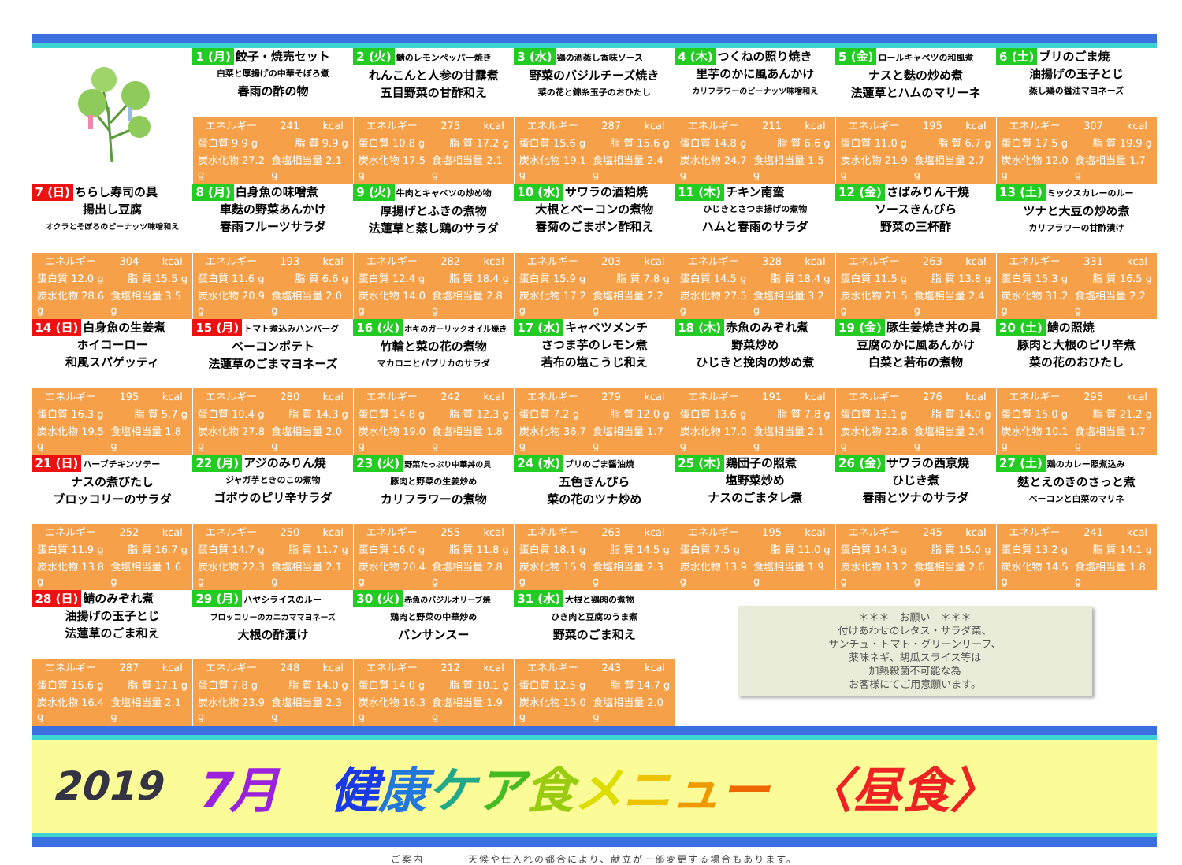| | 1 (月) 餃子・焼売セット 白菜と厚揚げの中華そぼろ煮 春雨の酢の物 | 2 (火) 鯖のレモンペッパー焼き れんこんと人参の甘露煮 五目野菜の甘酢和え | 3 (水) 鶏の酒蒸し香味ソース 野菜のバジルチーズ焼き 菜の花と錦糸玉子のおひたし | 4 (木) つくねの照り焼き 里芋のかに風あんかけ カリフラワーのピーナッツ味噌和え | 5 (金) ロールキャベツの和風煮 ナスと麩の炒め煮 法蓮草とハムのマリーネ | 6 (土) ブリのごま焼 油揚げの玉子とじ 蒸し鶏の醤油マヨネーズ |
| | エネルギー 241 kcal 蛋白質 9.9 g 脂 質 9.9 g 炭水化物 27.2 g 食塩相当量 2.1 g | エネルギー 275 kcal 蛋白質 10.8 g 脂 質 17.2 g 炭水化物 17.5 g 食塩相当量 2.1 g | エネルギー 287 kcal 蛋白質 15.6 g 脂 質 15.6 g 炭水化物 19.1 g 食塩相当量 2.4 g | エネルギー 211 kcal 蛋白質 14.8 g 脂 質 6.6 g 炭水化物 24.7 g 食塩相当量 1.5 g | エネルギー 195 kcal 蛋白質 11.0 g 脂 質 6.7 g 炭水化物 21.9 g 食塩相当量 2.7 g | エネルギー 307 kcal 蛋白質 17.5 g 脂 質 19.9 g 炭水化物 12.0 g 食塩相当量 1.7 g |
| 7 (日) ちらし寿司の具 揚出し豆腐 オクラとそぼろのピーナッツ味噌和え | 8 (月) 白身魚の味噌煮 車麩の野菜あんかけ 春雨フルーツサラダ | 9 (火) 牛肉とキャベツの炒め物 厚揚げとふきの煮物 法蓮草と蒸し鶏のサラダ | 10 (水) サワラの酒粕焼 大根とベーコンの煮物 春菊のごまポン酢和え | 11 (木) チキン南蛮 ひじきとさつま揚げの煮物 ハムと春雨のサラダ | 12 (金) さばみりん干焼 ソースきんぴら 野菜の三杯酢 | 13 (土) ミックスカレーのルー ツナと大豆の炒め煮 カリフラワーの甘酢漬け |
| エネルギー 304 kcal 蛋白質 12.0 g 脂 質 15.5 g 炭水化物 28.6 g 食塩相当量 3.5 g | エネルギー 193 kcal 蛋白質 11.6 g 脂 質 6.6 g 炭水化物 20.9 g 食塩相当量 2.0 g | エネルギー 282 kcal 蛋白質 12.4 g 脂 質 18.4 g 炭水化物 14.0 g 食塩相当量 2.8 g | エネルギー 203 kcal 蛋白質 15.9 g 脂 質 7.8 g 炭水化物 17.2 g 食塩相当量 2.2 g | エネルギー 328 kcal 蛋白質 14.5 g 脂 質 18.4 g 炭水化物 27.5 g 食塩相当量 3.2 g | エネルギー 263 kcal 蛋白質 11.5 g 脂 質 13.8 g 炭水化物 21.5 g 食塩相当量 2.4 g | エネルギー 331 kcal 蛋白質 15.3 g 脂 質 16.5 g 炭水化物 31.2 g 食塩相当量 2.2 g |
| 14 (日) 白身魚の生姜煮 ホイコーロー 和風スパゲッティ | 15 (月) トマト煮込みハンバーグ ベーコンポテト 法蓮草のごまマヨネーズ | 16 (火) ホキのガーリックオイル焼き 竹輪と菜の花の煮物 マカロニとパプリカのサラダ | 17 (水) キャベツメンチ さつま芋のレモン煮 若布の塩こうじ和え | 18 (木) 赤魚のみぞれ煮 野菜炒め ひじきと挽肉の炒め煮 | 19 (金) 豚生姜焼き丼の具 豆腐のかに風あんかけ 白菜と若布の煮物 | 20 (土) 鯖の照焼 豚肉と大根のピリ辛煮 菜の花のおひたし |
| エネルギー 195 kcal 蛋白質 16.3 g 脂 質 5.7 g 炭水化物 19.5 g 食塩相当量 1.8 g | エネルギー 280 kcal 蛋白質 10.4 g 脂 質 14.3 g 炭水化物 27.8 g 食塩相当量 2.0 g | エネルギー 242 kcal 蛋白質 14.8 g 脂 質 12.3 g 炭水化物 19.0 g 食塩相当量 1.8 g | エネルギー 279 kcal 蛋白質 7.2 g 脂 質 12.0 g 炭水化物 36.7 g 食塩相当量 1.7 g | エネルギー 191 kcal 蛋白質 13.6 g 脂 質 7.8 g 炭水化物 17.0 g 食塩相当量 2.1 g | エネルギー 276 kcal 蛋白質 13.1 g 脂 質 14.0 g 炭水化物 22.8 g 食塩相当量 2.4 g | エネルギー 295 kcal 蛋白質 15.0 g 脂 質 21.2 g 炭水化物 10.1 g 食塩相当量 1.7 g |
| 21 (日) ハーブチキンソテー ナスの煮びたし ブロッコリーのサラダ | 22 (月) アジのみりん焼 ジャガ芋ときのこの煮物 ゴボウのピリ辛サラダ | 23 (火) 野菜たっぷり中華丼の具 豚肉と野菜の生姜炒め カリフラワーの煮物 | 24 (水) ブリのごま醤油焼 五色きんぴら 菜の花のツナ炒め | 25 (木) 鶏団子の照煮 塩野菜炒め ナスのごまタレ煮 | 26 (金) サワラの西京焼 ひじき煮 春雨とツナのサラダ | 27 (土) 鶏のカレー照煮込み 麩とえのきのさっと煮 ベーコンと白菜のマリネ |
| エネルギー 252 kcal 蛋白質 11.9 g 脂 質 16.7 g 炭水化物 13.8 g 食塩相当量 1.6 g | エネルギー 250 kcal 蛋白質 14.7 g 脂 質 11.7 g 炭水化物 22.3 g 食塩相当量 2.1 g | エネルギー 255 kcal 蛋白質 16.0 g 脂 質 11.8 g 炭水化物 20.4 g 食塩相当量 2.8 g | エネルギー 263 kcal 蛋白質 18.1 g 脂 質 14.5 g 炭水化物 15.9 g 食塩相当量 2.3 g | エネルギー 195 kcal 蛋白質 7.5 g 脂 質 11.0 g 炭水化物 13.9 g 食塩相当量 1.9 g | エネルギー 245 kcal 蛋白質 14.3 g 脂 質 15.0 g 炭水化物 13.2 g 食塩相当量 2.6 g | エネルギー 241 kcal 蛋白質 13.2 g 脂 質 14.1 g 炭水化物 14.5 g 食塩相当量 1.8 g |
| 28 (日) 鯖のみぞれ煮 油揚げの玉子とじ 法蓮草のごま和え | 29 (月) ハヤシライスのルー ブロッコリーのカニカママヨネーズ 大根の酢漬け | 30 (火) 赤魚のバジルオリーブ焼 鶏肉と野菜の中華炒め バンサンスー | 31 (水) 大根と鶏肉の煮物 ひき肉と豆腐のうま煮 野菜のごま和え | ＊＊＊ お願い ＊＊＊ 付けあわせのレタス・サラダ菜、 サンチュ・トマト・グリーンリーフ、 薬味ネギ、胡瓜スライス等は 加熱殺菌不可能な為 お客様にてご用意願います。 | | |
| エネルギー 287 kcal 蛋白質 15.6 g 脂 質 17.1 g 炭水化物 16.4 g 食塩相当量 2.1 g | エネルギー 248 kcal 蛋白質 7.8 g 脂 質 14.0 g 炭水化物 23.9 g 食塩相当量 2.3 g | エネルギー 212 kcal 蛋白質 14.0 g 脂 質 10.1 g 炭水化物 16.3 g 食塩相当量 1.9 g | エネルギー 243 kcal 蛋白質 12.5 g 脂 質 14.7 g 炭水化物 15.0 g 食塩相当量 2.0 g | | | |
2019 7月 健康ケア食メニュー 〈昼食〉
ご案内　　　　天候や仕入れの都合により、献立が一部変更する場合もあります。